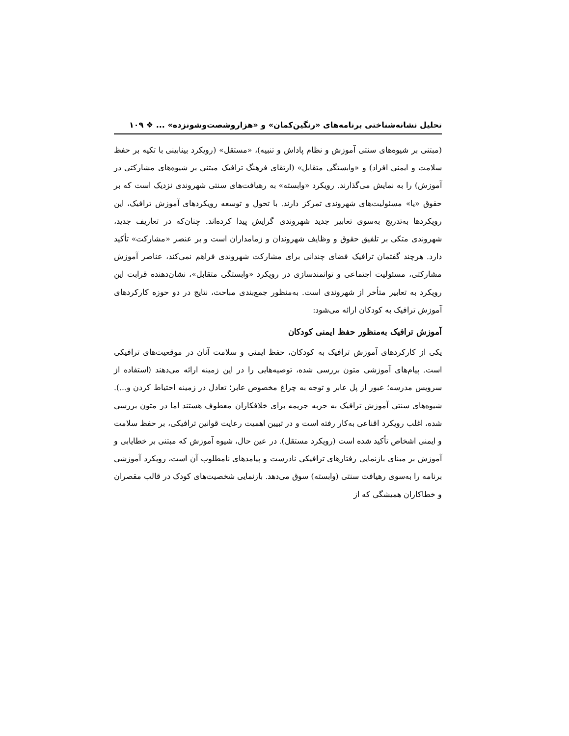تحلیل نشانه‌شناختی برنامه‌های «رنگین‌کمان» و «هزاروشصت‌وشونزده» ... ❖ ۱۰۹
(مبتنی بر شیوه‌های سنتی آموزش و نظام پاداش و تنبیه)، «مستقل» (رویکرد بینابینی با تکیه بر حفظ سلامت و ایمنی افراد) و «وابستگی متقابل» (ارتقای فرهنگ ترافیک مبتنی بر شیوه‌های مشارکتی در آموزش) را به نمایش می‌گذارند. رویکرد «وابسته» به رهیافت‌های سنتی شهروندی نزدیک است که بر حقوق «یا» مسئولیت‌های شهروندی تمرکز دارند. با تحول و توسعه رویکردهای آموزش ترافیک، این رویکردها به‌تدریج به‌سوی تعابیر جدید شهروندی گرایش پیدا کرده‌اند. چنان‌که در تعاریف جدید، شهروندی متکی بر تلفیق حقوق و وظایف شهروندان و زمامداران است و بر عنصر «مشارکت» تأکید دارد. هرچند گفتمان ترافیک فضای چندانی برای مشارکت شهروندی فراهم نمی‌کند، عناصر آموزش مشارکتی، مسئولیت اجتماعی و توانمندسازی در رویکرد «وابستگی متقابل»، نشان‌دهنده قرابت این رویکرد به تعابیر متأخر از شهروندی است. به‌منظور جمع‌بندی مباحث، نتایج در دو حوزه کارکردهای آموزش ترافیک به کودکان ارائه می‌شود:
آموزش ترافیک به‌منظور حفظ ایمنی کودکان
یکی از کارکردهای آموزش ترافیک به کودکان، حفظ ایمنی و سلامت آنان در موقعیت‌های ترافیکی است. پیام‌های آموزشی متون بررسی شده، توصیه‌هایی را در این زمینه ارائه می‌دهند (استفاده از سرویس مدرسه؛ عبور از پل عابر و توجه به چراغ مخصوص عابر؛ تعادل در زمینه احتیاط کردن و...). شیوه‌های سنتی آموزش ترافیک به حربه جریمه برای خلافکاران معطوف هستند اما در متون بررسی شده، اغلب رویکرد اقناعی به‌کار رفته است و در تبیین اهمیت رعایت قوانین ترافیکی، بر حفظ سلامت و ایمنی اشخاص تأکید شده است (رویکرد مستقل). در عین حال، شیوه آموزش که مبتنی بر خطایابی و آموزش بر مبنای بازنمایی رفتارهای ترافیکی نادرست و پیامدهای نامطلوب آن است، رویکرد آموزشی برنامه را به‌سوی رهیافت سنتی (وابسته) سوق می‌دهد. بازنمایی شخصیت‌های کودک در قالب مقصران و خطاکاران همیشگی که از